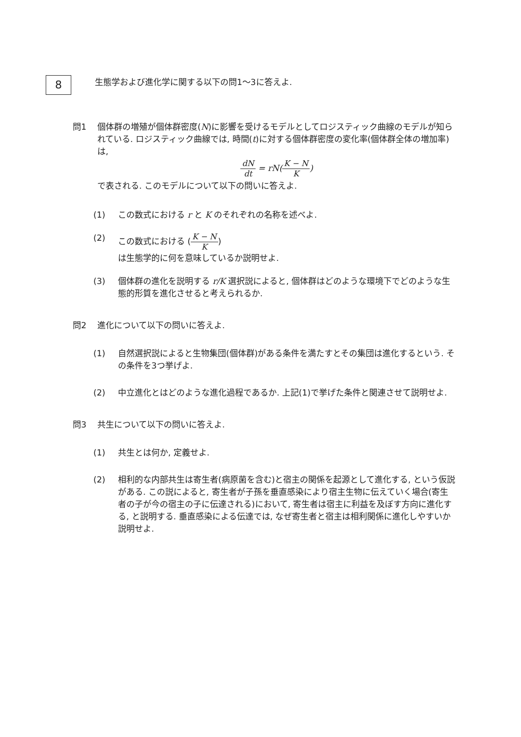8
生態学および進化学に関する以下の問1～3に答えよ.
問1 個体群の増殖が個体群密度(N)に影響を受けるモデルとしてロジスティック曲線のモデルが知られている. ロジスティック曲線では, 時間(t)に対する個体群密度の変化率(個体群全体の増加率)は,
dN dt = rN(K − N K)
で表される. このモデルについて以下の問いに答えよ.
(1) この数式における r と K のそれぞれの名称を述べよ.
(2) この数式における (K − N K)
は生態学的に何を意味しているか説明せよ.
(3) 個体群の進化を説明する r/K 選択説によると, 個体群はどのような環境下でどのような生態的形質を進化させると考えられるか.
問2 進化について以下の問いに答えよ.
(1) 自然選択説によると生物集団(個体群)がある条件を満たすとその集団は進化するという. その条件を3つ挙げよ.
(2) 中立進化とはどのような進化過程であるか. 上記(1)で挙げた条件と関連させて説明せよ.
問3 共生について以下の問いに答えよ.
(1) 共生とは何か, 定義せよ.
(2) 相利的な内部共生は寄生者(病原菌を含む)と宿主の関係を起源として進化する, という仮説がある. この説によると, 寄生者が子孫を垂直感染により宿主生物に伝えていく場合(寄生者の子が今の宿主の子に伝達される)において, 寄生者は宿主に利益を及ぼす方向に進化する, と説明する. 垂直感染による伝達では, なぜ寄生者と宿主は相利関係に進化しやすいか説明せよ.